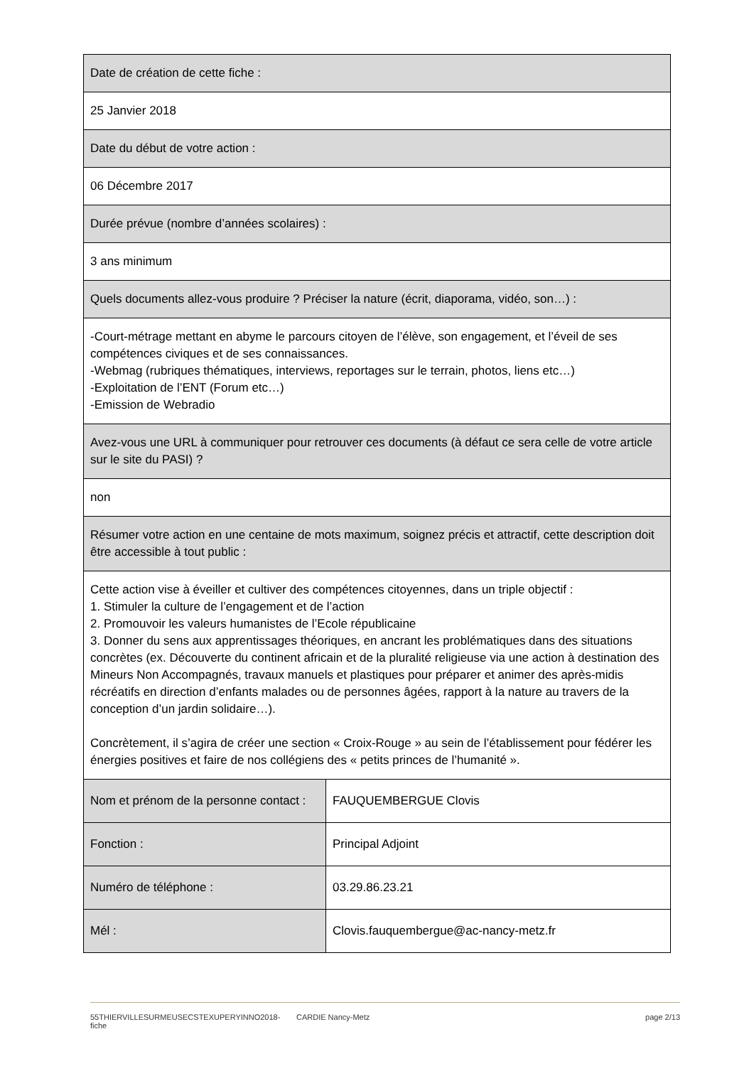| Date de création de cette fiche : | |
| 25 Janvier 2018 | |
| Date du début de votre action : | |
| 06 Décembre 2017 | |
| Durée prévue (nombre d’années scolaires) : | |
| 3 ans minimum | |
| Quels documents allez-vous produire ? Préciser la nature (écrit, diaporama, vidéo, son…) : | |
| -Court-métrage mettant en abyme le parcours citoyen de l’élève, son engagement, et l’éveil de ses compétences civiques et de ses connaissances. -Webmag (rubriques thématiques, interviews, reportages sur le terrain, photos, liens etc…) -Exploitation de l’ENT (Forum etc…) -Emission de Webradio | |
| Avez-vous une URL à communiquer pour retrouver ces documents (à défaut ce sera celle de votre article sur le site du PASI) ? | |
| non | |
| Résumer votre action en une centaine de mots maximum, soignez précis et attractif, cette description doit être accessible à tout public : | |
| Cette action vise à éveiller et cultiver des compétences citoyennes, dans un triple objectif : 1. Stimuler la culture de l’engagement et de l’action 2. Promouvoir les valeurs humanistes de l’Ecole républicaine 3. Donner du sens aux apprentissages théoriques, en ancrant les problématiques dans des situations concrètes (ex. Découverte du continent africain et de la pluralité religieuse via une action à destination des Mineurs Non Accompagnés, travaux manuels et plastiques pour préparer et animer des après-midis récréatifs en direction d’enfants malades ou de personnes âgées, rapport à la nature au travers de la conception d’un jardin solidaire…). Concrètement, il s’agira de créer une section « Croix-Rouge » au sein de l’établissement pour fédérer les énergies positives et faire de nos collégiens des « petits princes de l’humanité ». | |
| Nom et prénom de la personne contact : | FAUQUEMBERGUE Clovis |
| Fonction : | Principal Adjoint |
| Numéro de téléphone : | 03.29.86.23.21 |
| Mél : | Clovis.fauquembergue@ac-nancy-metz.fr |
55THIERVILLESURMEUSECSTEXUPERYINNO2018-fiche CARDIE Nancy-Metz page 2/13